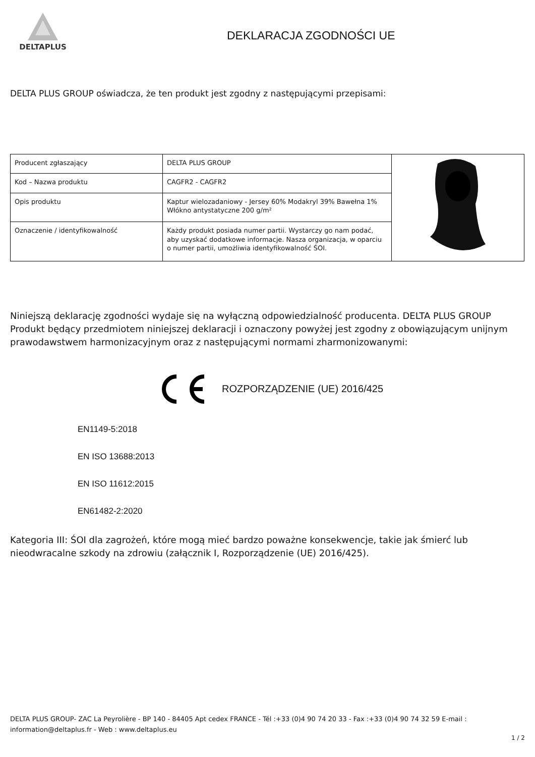DELTAPLUS
DEKLARACJA ZGODNOŚCI UE
DELTA PLUS GROUP oświadcza, że ten produkt jest zgodny z następującymi przepisami:
| Producent zgłaszający | DELTA PLUS GROUP | |
| Kod – Nazwa produktu | CAGFR2 - CAGFR2 | |
| Opis produktu | Kaptur wielozadaniowy - Jersey 60% Modakryl 39% Bawełna 1% Włókno antystatyczne 200 g/m² | |
| Oznaczenie / identyfikowalność | Każdy produkt posiada numer partii. Wystarczy go nam podać, aby uzyskać dodatkowe informacje. Nasza organizacja, w oparciu o numer partii, umożliwia identyfikowalność ŚOI. | |
Niniejszą deklarację zgodności wydaje się na wyłączną odpowiedzialność producenta. DELTA PLUS GROUP Produkt będący przedmiotem niniejszej deklaracji i oznaczony powyżej jest zgodny z obowiązującym unijnym prawodawstwem harmonizacyjnym oraz z następującymi normami zharmonizowanymi:
ROZPORZĄDZENIE (UE) 2016/425
EN1149-5:2018
EN ISO 13688:2013
EN ISO 11612:2015
EN61482-2:2020
Kategoria III: ŚOI dla zagrożeń, które mogą mieć bardzo poważne konsekwencje, takie jak śmierć lub nieodwracalne szkody na zdrowiu (załącznik I, Rozporządzenie (UE) 2016/425).
DELTA PLUS GROUP- ZAC La Peyrolière - BP 140 - 84405 Apt cedex FRANCE - Tél :+33 (0)4 90 74 20 33 - Fax :+33 (0)4 90 74 32 59 E-mail : information@deltaplus.fr - Web : www.deltaplus.eu
1 / 2